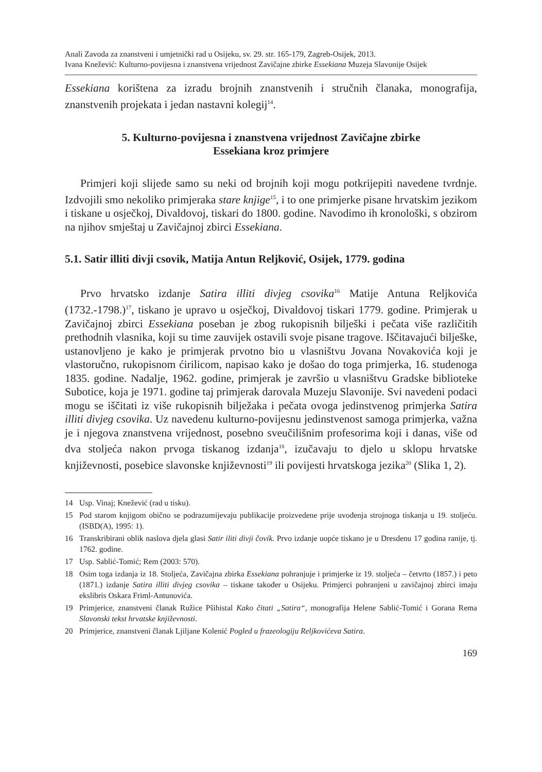Anali Zavoda za znanstveni i umjetnički rad u Osijeku, sv. 29. str. 165-179, Zagreb-Osijek, 2013.
Ivana Knežević: Kulturno-povijesna i znanstvena vrijednost Zavičajne zbirke Essekiana Muzeja Slavonije Osijek
Essekiana korištena za izradu brojnih znanstvenih i stručnih članaka, monografija, znanstvenih projekata i jedan nastavni kolegij<sup>14</sup>.
5. Kulturno-povijesna i znanstvena vrijednost Zavičajne zbirke
Essekiana kroz primjere
Primjeri koji slijede samo su neki od brojnih koji mogu potkrijepiti navedene tvrdnje. Izdvojili smo nekoliko primjeraka stare knjige<sup>15</sup>, i to one primjerke pisane hrvatskim jezikom i tiskane u osječkoj, Divaldovoj, tiskari do 1800. godine. Navodimo ih kronološki, s obzirom na njihov smještaj u Zavičajnoj zbirci Essekiana.
5.1. Satir illiti divji csovik, Matija Antun Reljković, Osijek, 1779. godina
Prvo hrvatsko izdanje Satira illiti divjeg csovika<sup>16</sup> Matije Antuna Reljkovića (1732.-1798.)<sup>17</sup>, tiskano je upravo u osječkoj, Divaldovoj tiskari 1779. godine. Primjerak u Zavičajnoj zbirci Essekiana poseban je zbog rukopisnih bilješki i pečata više različitih prethodnih vlasnika, koji su time zauvijek ostavili svoje pisane tragove. Iščitavajući bilješke, ustanovljeno je kako je primjerak prvotno bio u vlasništvu Jovana Novakovića koji je vlastoručno, rukopisnom ćirilicom, napisao kako je došao do toga primjerka, 16. studenoga 1835. godine. Nadalje, 1962. godine, primjerak je završio u vlasništvu Gradske biblioteke Subotice, koja je 1971. godine taj primjerak darovala Muzeju Slavonije. Svi navedeni podaci mogu se iščitati iz više rukopisnih bilježaka i pečata ovoga jedinstvenog primjerka Satira illiti divjeg csovika. Uz navedenu kulturno-povijesnu jedinstvenost samoga primjerka, važna je i njegova znanstvena vrijednost, posebno sveučilišnim profesorima koji i danas, više od dva stoljeća nakon prvoga tiskanog izdanja<sup>18</sup>, izučavaju to djelo u sklopu hrvatske književnosti, posebice slavonske književnosti<sup>19</sup> ili povijesti hrvatskoga jezika<sup>20</sup> (Slika 1, 2).
14 Usp. Vinaj; Knežević (rad u tisku).
15 Pod starom knjigom obično se podrazumijevaju publikacije proizvedene prije uvođenja strojnoga tiskanja u 19. stoljeću. (ISBD(A), 1995: 1).
16 Transkribirani oblik naslova djela glasi Satir iliti divji čovik. Prvo izdanje uopće tiskano je u Dresdenu 17 godina ranije, tj. 1762. godine.
17 Usp. Sablić-Tomić; Rem (2003: 570).
18 Osim toga izdanja iz 18. Stoljeća, Zavičajna zbirka Essekiana pohranjuje i primjerke iz 19. stoljeća – četvrto (1857.) i peto (1871.) izdanje Satira illiti divjeg csovika – tiskane također u Osijeku. Primjerci pohranjeni u zavičajnoj zbirci imaju ekslibris Oskara Friml-Antunovića.
19 Primjerice, znanstveni članak Ružice Pšihistal Kako čitati „Satira“, monografija Helene Sablić-Tomić i Gorana Rema Slavonski tekst hrvatske književnosti.
20 Primjerice, znanstveni članak Ljiljane Kolenić Pogled u frazeologiju Reljkovićeva Satira.
169